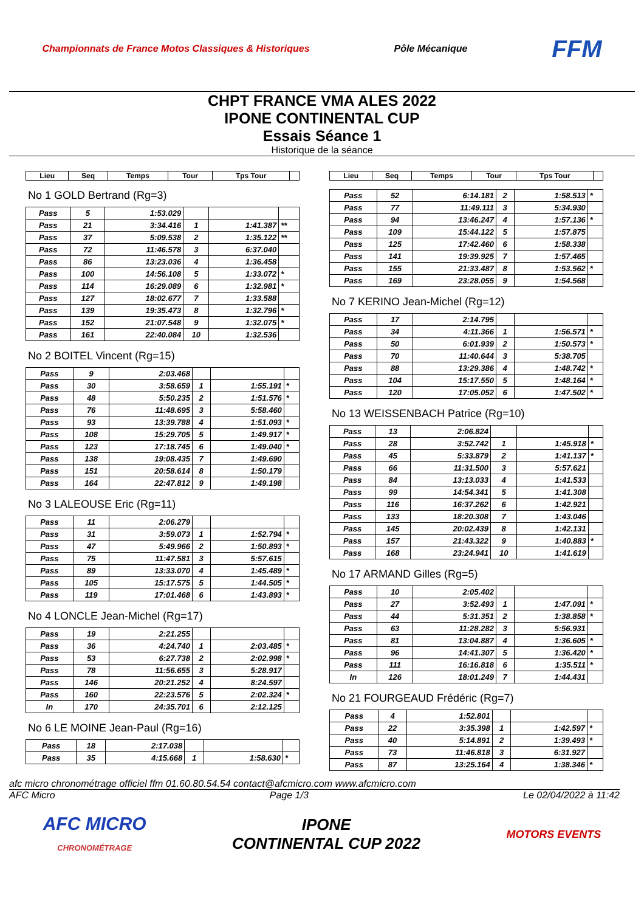Championnats de France Motos Classiques & Historiques
Pôle Mécanique
FFM
CHPT FRANCE VMA ALES 2022
IPONE CONTINENTAL CUP
Essais Séance 1
Historique de la séance
| Lieu | Seq | Temps | Tour | Tps Tour | |
| --- | --- | --- | --- | --- | --- |
No 1 GOLD Bertrand (Rg=3)
| Pass | 5 | 1:53.029 | | | |
| Pass | 21 | 3:34.416 | 1 | 1:41.387 | ** |
| Pass | 37 | 5:09.538 | 2 | 1:35.122 | ** |
| Pass | 72 | 11:46.578 | 3 | 6:37.040 | |
| Pass | 86 | 13:23.036 | 4 | 1:36.458 | |
| Pass | 100 | 14:56.108 | 5 | 1:33.072 | * |
| Pass | 114 | 16:29.089 | 6 | 1:32.981 | * |
| Pass | 127 | 18:02.677 | 7 | 1:33.588 | |
| Pass | 139 | 19:35.473 | 8 | 1:32.796 | * |
| Pass | 152 | 21:07.548 | 9 | 1:32.075 | * |
| Pass | 161 | 22:40.084 | 10 | 1:32.536 | |
No 2 BOITEL Vincent (Rg=15)
| Pass | 9 | 2:03.468 | | | |
| Pass | 30 | 3:58.659 | 1 | 1:55.191 | * |
| Pass | 48 | 5:50.235 | 2 | 1:51.576 | * |
| Pass | 76 | 11:48.695 | 3 | 5:58.460 | |
| Pass | 93 | 13:39.788 | 4 | 1:51.093 | * |
| Pass | 108 | 15:29.705 | 5 | 1:49.917 | * |
| Pass | 123 | 17:18.745 | 6 | 1:49.040 | * |
| Pass | 138 | 19:08.435 | 7 | 1:49.690 | |
| Pass | 151 | 20:58.614 | 8 | 1:50.179 | |
| Pass | 164 | 22:47.812 | 9 | 1:49.198 | |
No 3 LALEOUSE Eric (Rg=11)
| Pass | 11 | 2:06.279 | | | |
| Pass | 31 | 3:59.073 | 1 | 1:52.794 | * |
| Pass | 47 | 5:49.966 | 2 | 1:50.893 | * |
| Pass | 75 | 11:47.581 | 3 | 5:57.615 | |
| Pass | 89 | 13:33.070 | 4 | 1:45.489 | * |
| Pass | 105 | 15:17.575 | 5 | 1:44.505 | * |
| Pass | 119 | 17:01.468 | 6 | 1:43.893 | * |
No 4 LONCLE Jean-Michel (Rg=17)
| Pass | 19 | 2:21.255 | | | |
| Pass | 36 | 4:24.740 | 1 | 2:03.485 | * |
| Pass | 53 | 6:27.738 | 2 | 2:02.998 | * |
| Pass | 78 | 11:56.655 | 3 | 5:28.917 | |
| Pass | 146 | 20:21.252 | 4 | 8:24.597 | |
| Pass | 160 | 22:23.576 | 5 | 2:02.324 | * |
| In | 170 | 24:35.701 | 6 | 2:12.125 | |
No 6 LE MOINE Jean-Paul (Rg=16)
| Pass | 18 | 2:17.038 | | | |
| Pass | 35 | 4:15.668 | 1 | 1:58.630 | * |
| Lieu | Seq | Temps | Tour | Tps Tour | |
| --- | --- | --- | --- | --- | --- |
| Pass | 52 | 6:14.181 | 2 | 1:58.513 | * |
| Pass | 77 | 11:49.111 | 3 | 5:34.930 | |
| Pass | 94 | 13:46.247 | 4 | 1:57.136 | * |
| Pass | 109 | 15:44.122 | 5 | 1:57.875 | |
| Pass | 125 | 17:42.460 | 6 | 1:58.338 | |
| Pass | 141 | 19:39.925 | 7 | 1:57.465 | |
| Pass | 155 | 21:33.487 | 8 | 1:53.562 | * |
| Pass | 169 | 23:28.055 | 9 | 1:54.568 | |
No 7 KERINO Jean-Michel (Rg=12)
| Pass | 17 | 2:14.795 | | | |
| Pass | 34 | 4:11.366 | 1 | 1:56.571 | * |
| Pass | 50 | 6:01.939 | 2 | 1:50.573 | * |
| Pass | 70 | 11:40.644 | 3 | 5:38.705 | |
| Pass | 88 | 13:29.386 | 4 | 1:48.742 | * |
| Pass | 104 | 15:17.550 | 5 | 1:48.164 | * |
| Pass | 120 | 17:05.052 | 6 | 1:47.502 | * |
No 13 WEISSENBACH Patrice (Rg=10)
| Pass | 13 | 2:06.824 | | | |
| Pass | 28 | 3:52.742 | 1 | 1:45.918 | * |
| Pass | 45 | 5:33.879 | 2 | 1:41.137 | * |
| Pass | 66 | 11:31.500 | 3 | 5:57.621 | |
| Pass | 84 | 13:13.033 | 4 | 1:41.533 | |
| Pass | 99 | 14:54.341 | 5 | 1:41.308 | |
| Pass | 116 | 16:37.262 | 6 | 1:42.921 | |
| Pass | 133 | 18:20.308 | 7 | 1:43.046 | |
| Pass | 145 | 20:02.439 | 8 | 1:42.131 | |
| Pass | 157 | 21:43.322 | 9 | 1:40.883 | * |
| Pass | 168 | 23:24.941 | 10 | 1:41.619 | |
No 17 ARMAND Gilles (Rg=5)
| Pass | 10 | 2:05.402 | | | |
| Pass | 27 | 3:52.493 | 1 | 1:47.091 | * |
| Pass | 44 | 5:31.351 | 2 | 1:38.858 | * |
| Pass | 63 | 11:28.282 | 3 | 5:56.931 | |
| Pass | 81 | 13:04.887 | 4 | 1:36.605 | * |
| Pass | 96 | 14:41.307 | 5 | 1:36.420 | * |
| Pass | 111 | 16:16.818 | 6 | 1:35.511 | * |
| In | 126 | 18:01.249 | 7 | 1:44.431 | |
No 21 FOURGEAUD Frédéric (Rg=7)
| Pass | 4 | 1:52.801 | | | |
| Pass | 22 | 3:35.398 | 1 | 1:42.597 | * |
| Pass | 40 | 5:14.891 | 2 | 1:39.493 | * |
| Pass | 73 | 11:46.818 | 3 | 6:31.927 | |
| Pass | 87 | 13:25.164 | 4 | 1:38.346 | * |
afc micro chronométrage officiel ffm 01.60.80.54.54 contact@afcmicro.com www.afcmicro.com
AFC Micro Page 1/3 Le 02/04/2022 à 11:42
AFC MICRO
CHRONOMÉTRAGE
IPONE
CONTINENTAL CUP 2022
MOTORS EVENTS